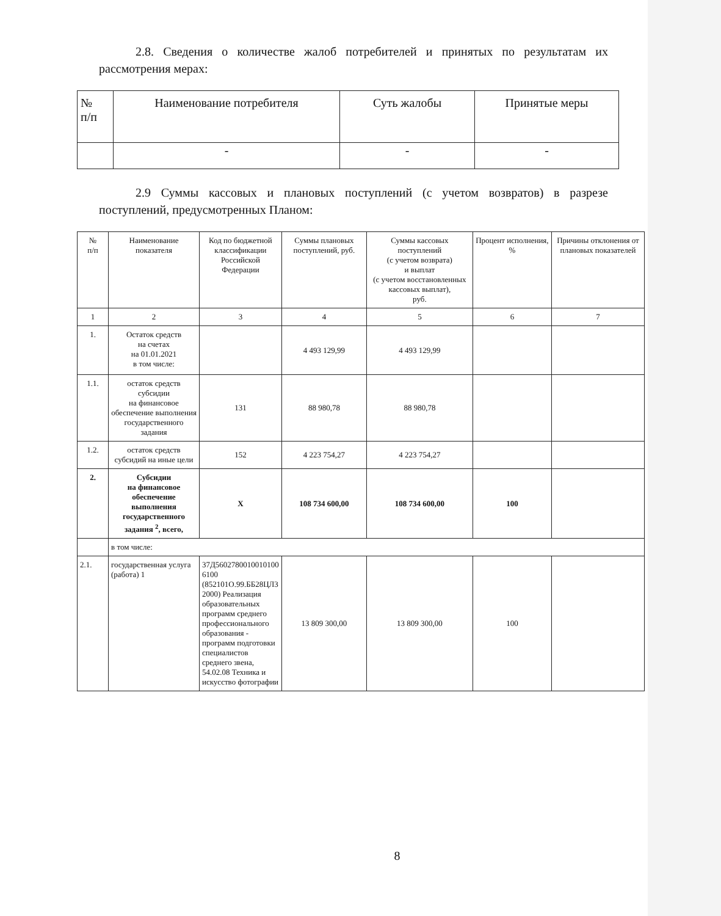2.8. Сведения о количестве жалоб потребителей и принятых по результатам их рассмотрения мерах:
| № п/п | Наименование потребителя | Суть жалобы | Принятые меры |
| --- | --- | --- | --- |
| | - | - | - |
2.9 Суммы кассовых и плановых поступлений (с учетом возвратов) в разрезе поступлений, предусмотренных Планом:
| № п/п | Наименование показателя | Код по бюджетной классификации Российской Федерации | Суммы плановых поступлений, руб. | Суммы кассовых поступлений (с учетом возврата) и выплат (с учетом восстановленных кассовых выплат), руб. | Процент исполнения, % | Причины отклонения от плановых показателей |
| --- | --- | --- | --- | --- | --- | --- |
| 1 | 2 | 3 | 4 | 5 | 6 | 7 |
| 1. | Остаток средств на счетах на 01.01.2021 в том числе: | | 4 493 129,99 | 4 493 129,99 | | |
| 1.1. | остаток средств субсидии на финансовое обеспечение выполнения государственного задания | 131 | 88 980,78 | 88 980,78 | | |
| 1.2. | остаток средств субсидий на иные цели | 152 | 4 223 754,27 | 4 223 754,27 | | |
| 2. | Субсидии на финансовое обеспечение выполнения государственного задания <sup>2</sup>, всего, | X | 108 734 600,00 | 108 734 600,00 | 100 | |
| | в том числе: | | | | | |
| 2.1. | государственная услуга (работа) 1 | 37Д5602780010010100 6100 (852101О.99.ББ28ЦЛ3 2000) Реализация образовательных программ среднего профессионального образования - программ подготовки специалистов среднего звена, 54.02.08 Техника и искусство фотографии | 13 809 300,00 | 13 809 300,00 | 100 | |
8